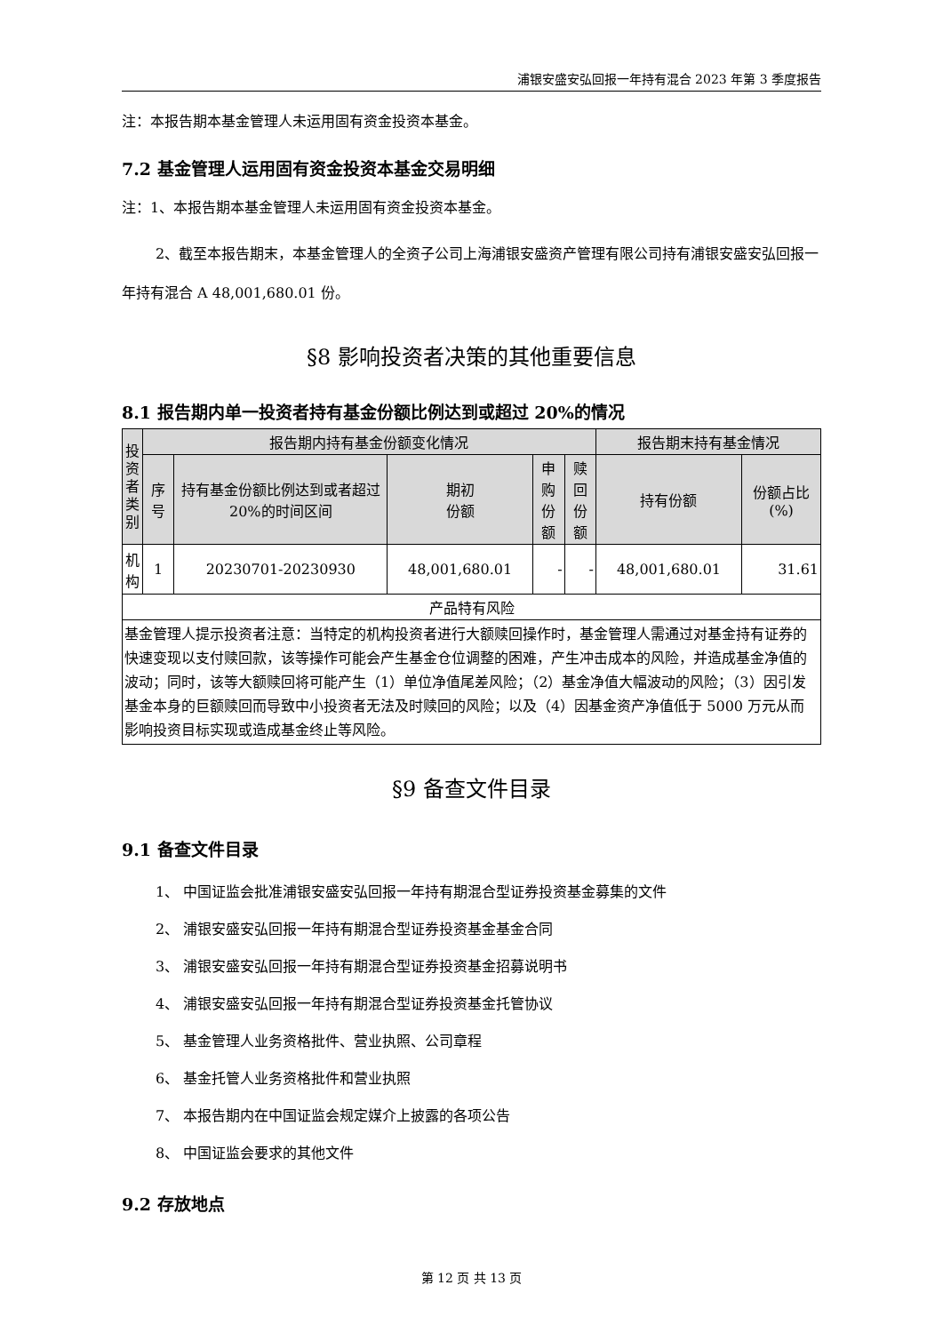浦银安盛安弘回报一年持有混合 2023 年第 3 季度报告
注：本报告期本基金管理人未运用固有资金投资本基金。
7.2 基金管理人运用固有资金投资本基金交易明细
注：1、本报告期本基金管理人未运用固有资金投资本基金。
2、截至本报告期末，本基金管理人的全资子公司上海浦银安盛资产管理有限公司持有浦银安盛安弘回报一年持有混合 A 48,001,680.01 份。
§8 影响投资者决策的其他重要信息
8.1 报告期内单一投资者持有基金份额比例达到或超过 20%的情况
| 投资者类别 | 报告期内持有基金份额变化情况 | | | | | 报告期末持有基金情况 | |
| --- | --- | --- | --- | --- | --- | --- | --- |
| | 序号 | 持有基金份额比例达到或者超过 20%的时间区间 | 期初 份额 | 申购 份额 | 赎回 份额 | 持有份额 | 份额占比(%) |
| 机构 | 1 | 20230701-20230930 | 48,001,680.01 | - | - | 48,001,680.01 | 31.61 |
| 产品特有风险 | | | | | | | |
| 基金管理人提示投资者注意：当特定的机构投资者进行大额赎回操作时，基金管理人需通过对基金持有证券的快速变现以支付赎回款，该等操作可能会产生基金仓位调整的困难，产生冲击成本的风险，并造成基金净值的波动；同时，该等大额赎回将可能产生（1）单位净值尾差风险；（2）基金净值大幅波动的风险；（3）因引发基金本身的巨额赎回而导致中小投资者无法及时赎回的风险；以及（4）因基金资产净值低于 5000 万元从而影响投资目标实现或造成基金终止等风险。 | | | | | | | |
§9 备查文件目录
9.1 备查文件目录
1、 中国证监会批准浦银安盛安弘回报一年持有期混合型证券投资基金募集的文件
2、 浦银安盛安弘回报一年持有期混合型证券投资基金基金合同
3、 浦银安盛安弘回报一年持有期混合型证券投资基金招募说明书
4、 浦银安盛安弘回报一年持有期混合型证券投资基金托管协议
5、 基金管理人业务资格批件、营业执照、公司章程
6、 基金托管人业务资格批件和营业执照
7、 本报告期内在中国证监会规定媒介上披露的各项公告
8、 中国证监会要求的其他文件
9.2 存放地点
第 12 页 共 13 页